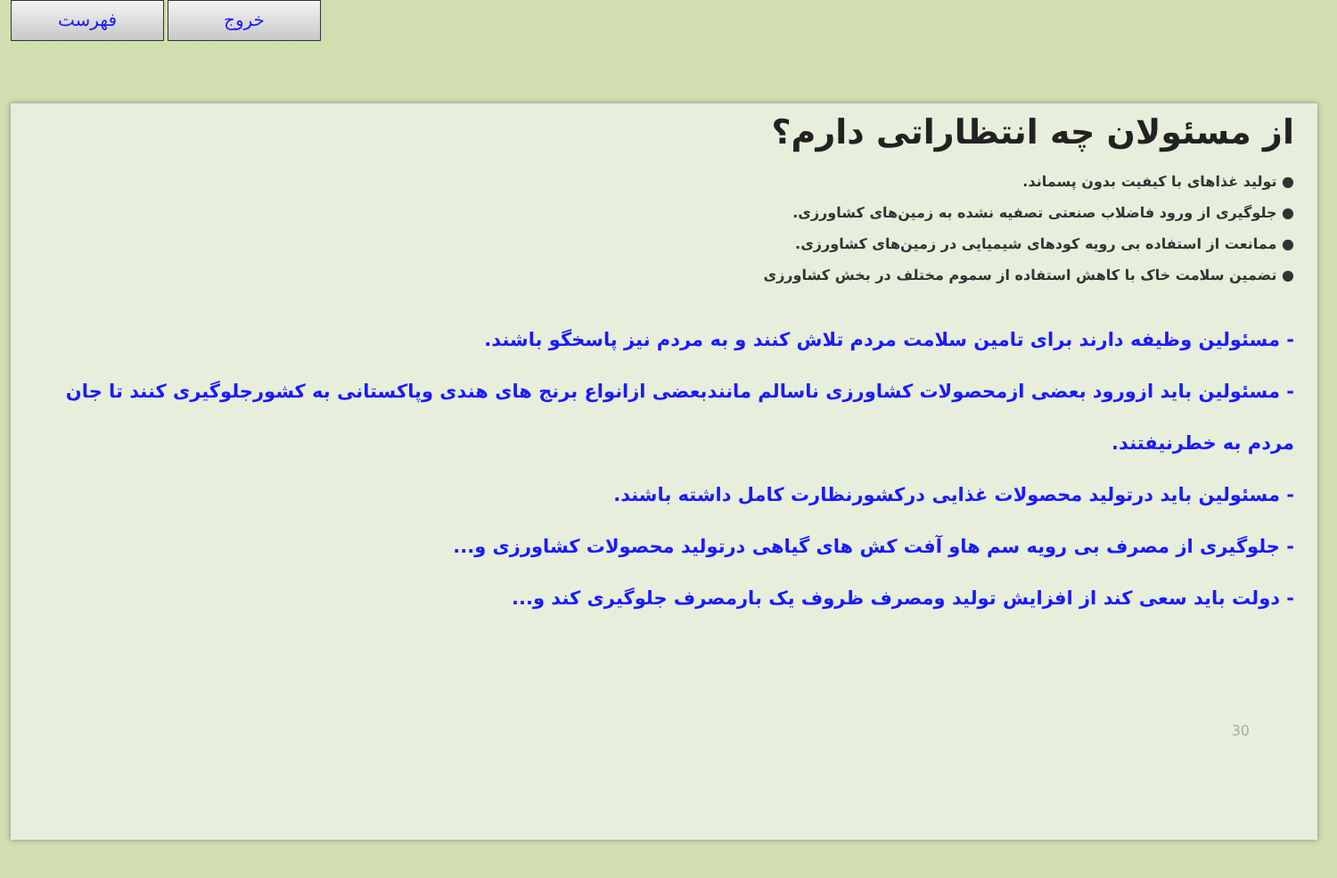فهرست خروج
از مسئولان چه انتظاراتی دارم؟
● تولید غذاهای با کیفیت بدون پسماند.
● جلوگیری از ورود فاضلاب صنعتی تصفیه نشده به زمین‌های کشاورزی.
● ممانعت از استفاده بی رویه کودهای شیمیایی در زمین‌های کشاورزی.
● تضمین سلامت خاک با کاهش استفاده از سموم مختلف در بخش کشاورزی
- مسئولین وظیفه دارند برای تامین سلامت مردم تلاش کنند و به مردم نیز پاسخگو باشند.
- مسئولین باید ازورود بعضی ازمحصولات کشاورزی ناسالم مانندبعضی ازانواع برنج های هندی وپاکستانی به کشورجلوگیری کنند تا جان مردم به خطرنیفتند.
- مسئولین باید درتولید محصولات غذایی درکشورنظارت کامل داشته باشند.
- جلوگیری از مصرف بی رویه سم هاو آفت کش های گیاهی درتولید محصولات کشاورزی و...
- دولت باید سعی کند از افزایش تولید ومصرف ظروف یک بارمصرف جلوگیری کند و...
30